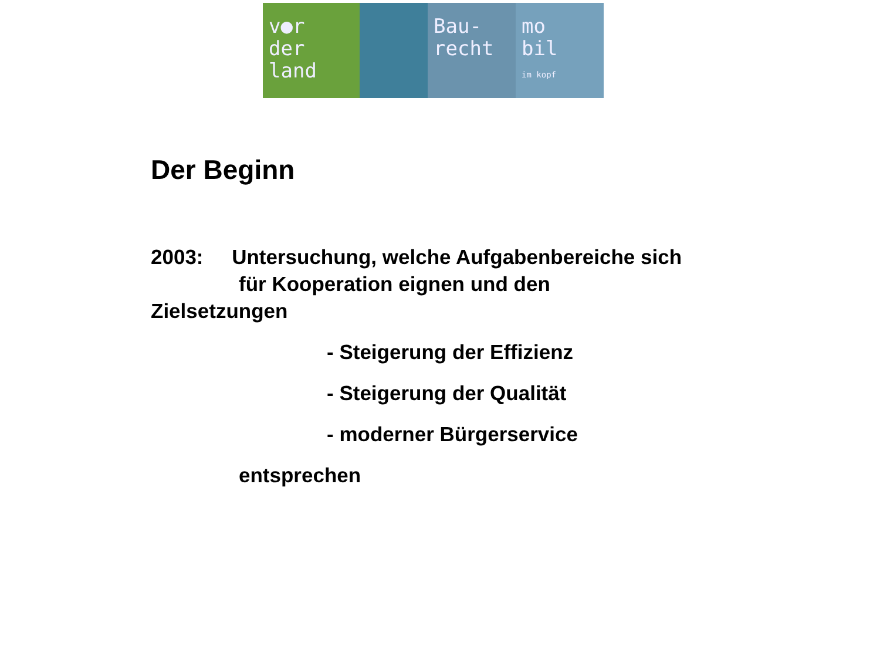v●r
der
land
Bau-
recht
mo
bil
im kopf
Der Beginn
2003: Untersuchung, welche Aufgabenbereiche sich
für Kooperation eignen und den
Zielsetzungen
- Steigerung der Effizienz
- Steigerung der Qualität
- moderner Bürgerservice
entsprechen